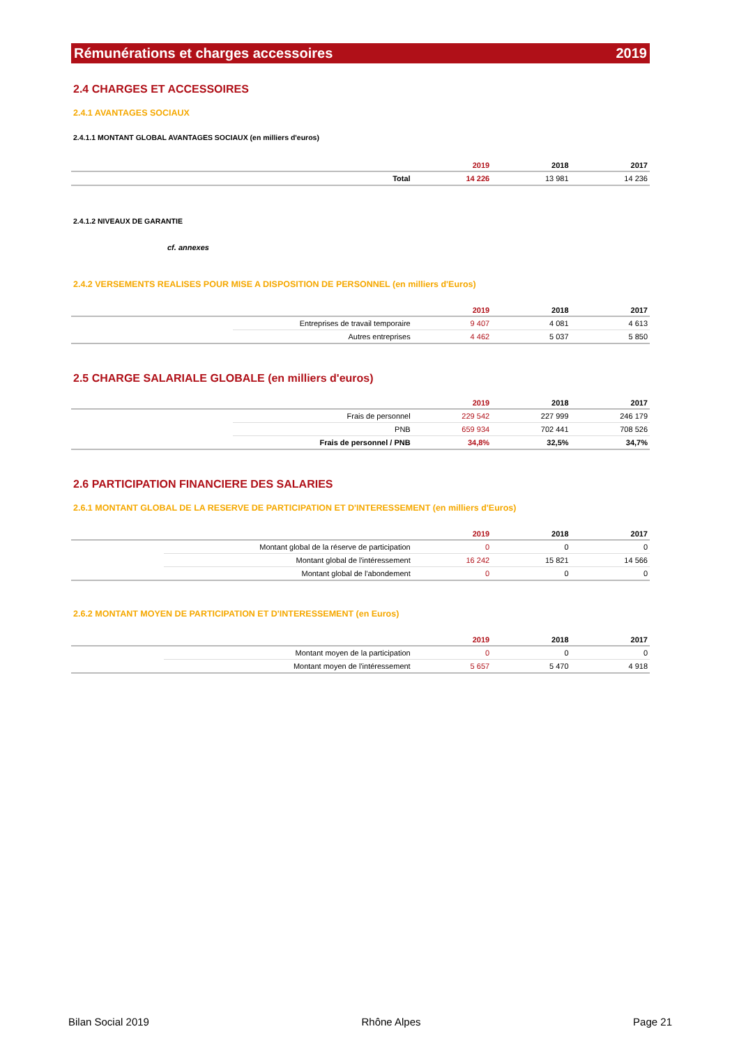Rémunérations et charges accessoires 2019
2.4 CHARGES ET ACCESSOIRES
2.4.1 AVANTAGES SOCIAUX
2.4.1.1 MONTANT GLOBAL AVANTAGES SOCIAUX (en milliers d'euros)
| | 2019 | 2018 | 2017 |
| --- | --- | --- | --- |
| Total | 14 226 | 13 981 | 14 236 |
2.4.1.2 NIVEAUX DE GARANTIE
cf. annexes
2.4.2 VERSEMENTS REALISES POUR MISE A DISPOSITION DE PERSONNEL (en milliers d'Euros)
| | | 2019 | 2018 | 2017 |
| --- | --- | --- | --- | --- |
| | Entreprises de travail temporaire | 9 407 | 4 081 | 4 613 |
| | Autres entreprises | 4 462 | 5 037 | 5 850 |
2.5 CHARGE SALARIALE GLOBALE (en milliers d'euros)
| | | 2019 | 2018 | 2017 |
| --- | --- | --- | --- | --- |
| | Frais de personnel | 229 542 | 227 999 | 246 179 |
| | PNB | 659 934 | 702 441 | 708 526 |
| | Frais de personnel / PNB | 34,8% | 32,5% | 34,7% |
2.6 PARTICIPATION FINANCIERE DES SALARIES
2.6.1 MONTANT GLOBAL DE LA RESERVE DE PARTICIPATION ET D'INTERESSEMENT (en milliers d'Euros)
| | | 2019 | 2018 | 2017 |
| --- | --- | --- | --- | --- |
| | Montant global de la réserve de participation | 0 | 0 | 0 |
| | Montant global de l'intéressement | 16 242 | 15 821 | 14 566 |
| | Montant global de l'abondement | 0 | 0 | 0 |
2.6.2 MONTANT MOYEN DE PARTICIPATION ET D'INTERESSEMENT (en Euros)
| | | 2019 | 2018 | 2017 |
| --- | --- | --- | --- | --- |
| | Montant moyen de la participation | 0 | 0 | 0 |
| | Montant moyen de l'intéressement | 5 657 | 5 470 | 4 918 |
Bilan Social 2019 Rhône Alpes Page 21